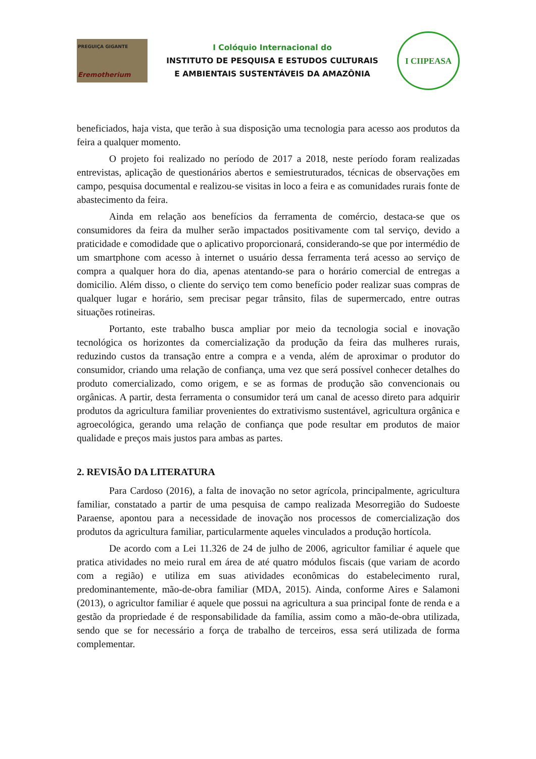PREGUIÇA GIGANTE
Eremotherium
I Colóquio Internacional do
INSTITUTO DE PESQUISA E ESTUDOS CULTURAIS
E AMBIENTAIS SUSTENTÁVEIS DA AMAZÔNIA
I CIIPEASA
beneficiados, haja vista, que terão à sua disposição uma tecnologia para acesso aos produtos da feira a qualquer momento.
O projeto foi realizado no período de 2017 a 2018, neste período foram realizadas entrevistas, aplicação de questionários abertos e semiestruturados, técnicas de observações em campo, pesquisa documental e realizou-se visitas in loco a feira e as comunidades rurais fonte de abastecimento da feira.
Ainda em relação aos benefícios da ferramenta de comércio, destaca-se que os consumidores da feira da mulher serão impactados positivamente com tal serviço, devido a praticidade e comodidade que o aplicativo proporcionará, considerando-se que por intermédio de um smartphone com acesso à internet o usuário dessa ferramenta terá acesso ao serviço de compra a qualquer hora do dia, apenas atentando-se para o horário comercial de entregas a domicilio. Além disso, o cliente do serviço tem como benefício poder realizar suas compras de qualquer lugar e horário, sem precisar pegar trânsito, filas de supermercado, entre outras situações rotineiras.
Portanto, este trabalho busca ampliar por meio da tecnologia social e inovação tecnológica os horizontes da comercialização da produção da feira das mulheres rurais, reduzindo custos da transação entre a compra e a venda, além de aproximar o produtor do consumidor, criando uma relação de confiança, uma vez que será possível conhecer detalhes do produto comercializado, como origem, e se as formas de produção são convencionais ou orgânicas. A partir, desta ferramenta o consumidor terá um canal de acesso direto para adquirir produtos da agricultura familiar provenientes do extrativismo sustentável, agricultura orgânica e agroecológica, gerando uma relação de confiança que pode resultar em produtos de maior qualidade e preços mais justos para ambas as partes.
2. REVISÃO DA LITERATURA
Para Cardoso (2016), a falta de inovação no setor agrícola, principalmente, agricultura familiar, constatado a partir de uma pesquisa de campo realizada Mesorregião do Sudoeste Paraense, apontou para a necessidade de inovação nos processos de comercialização dos produtos da agricultura familiar, particularmente aqueles vinculados a produção hortícola.
De acordo com a Lei 11.326 de 24 de julho de 2006, agricultor familiar é aquele que pratica atividades no meio rural em área de até quatro módulos fiscais (que variam de acordo com a região) e utiliza em suas atividades econômicas do estabelecimento rural, predominantemente, mão-de-obra familiar (MDA, 2015). Ainda, conforme Aires e Salamoni (2013), o agricultor familiar é aquele que possui na agricultura a sua principal fonte de renda e a gestão da propriedade é de responsabilidade da família, assim como a mão-de-obra utilizada, sendo que se for necessário a força de trabalho de terceiros, essa será utilizada de forma complementar.